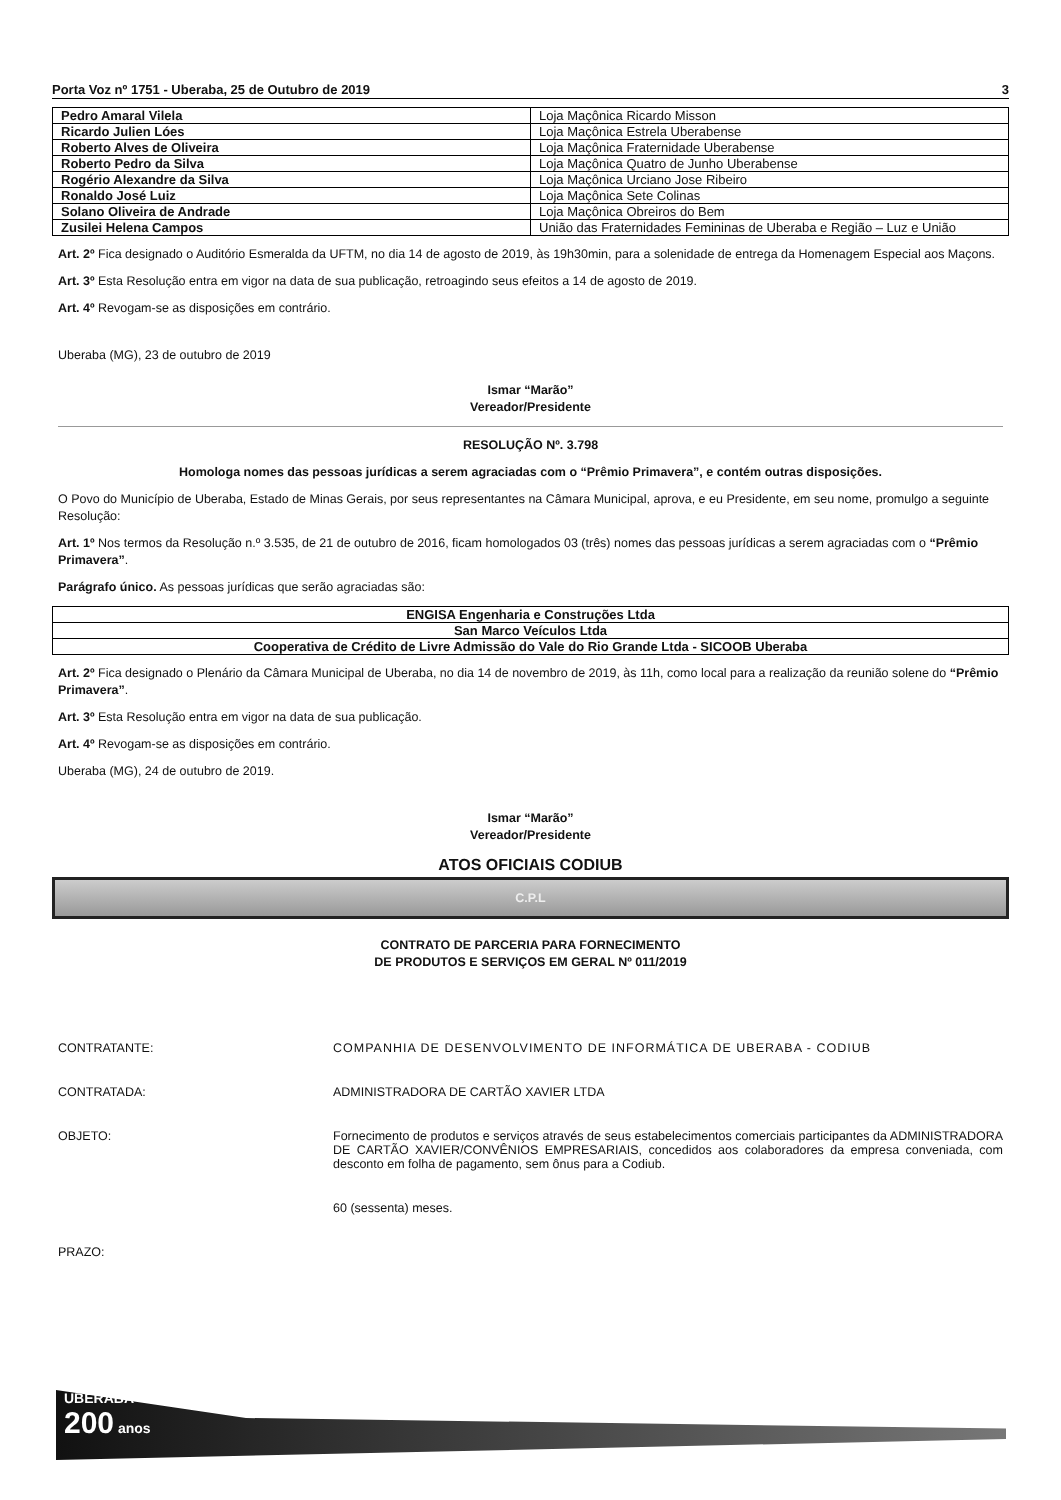Porta Voz nº 1751 - Uberaba, 25 de Outubro de 2019 3
| Pedro Amaral Vilela | Loja Maçônica Ricardo Misson |
| Ricardo Julien Lóes | Loja Maçônica Estrela Uberabense |
| Roberto Alves de Oliveira | Loja Maçônica Fraternidade Uberabense |
| Roberto Pedro da Silva | Loja Maçônica Quatro de Junho Uberabense |
| Rogério Alexandre da Silva | Loja Maçônica Urciano Jose Ribeiro |
| Ronaldo José Luiz | Loja Maçônica Sete Colinas |
| Solano Oliveira de Andrade | Loja Maçônica Obreiros do Bem |
| Zusilei Helena Campos | União das Fraternidades Femininas de Uberaba e Região – Luz e União |
Art. 2º Fica designado o Auditório Esmeralda da UFTM, no dia 14 de agosto de 2019, às 19h30min, para a solenidade de entrega da Homenagem Especial aos Maçons.
Art. 3º Esta Resolução entra em vigor na data de sua publicação, retroagindo seus efeitos a 14 de agosto de 2019.
Art. 4º Revogam-se as disposições em contrário.
Uberaba (MG), 23 de outubro de 2019
Ismar “Marão”
Vereador/Presidente
RESOLUÇÃO Nº. 3.798
Homologa nomes das pessoas jurídicas a serem agraciadas com o “Prêmio Primavera”, e contém outras disposições.
O Povo do Município de Uberaba, Estado de Minas Gerais, por seus representantes na Câmara Municipal, aprova, e eu Presidente, em seu nome, promulgo a seguinte Resolução:
Art. 1º Nos termos da Resolução n.º 3.535, de 21 de outubro de 2016, ficam homologados 03 (três) nomes das pessoas jurídicas a serem agraciadas com o “Prêmio Primavera”.
Parágrafo único. As pessoas jurídicas que serão agraciadas são:
| ENGISA Engenharia e Construções Ltda |
| San Marco Veículos Ltda |
| Cooperativa de Crédito de Livre Admissão do Vale do Rio Grande Ltda - SICOOB Uberaba |
Art. 2º Fica designado o Plenário da Câmara Municipal de Uberaba, no dia 14 de novembro de 2019, às 11h, como local para a realização da reunião solene do “Prêmio Primavera”.
Art. 3º Esta Resolução entra em vigor na data de sua publicação.
Art. 4º Revogam-se as disposições em contrário.
Uberaba (MG), 24 de outubro de 2019.
Ismar “Marão”
Vereador/Presidente
ATOS OFICIAIS CODIUB
C.P.L
CONTRATO DE PARCERIA PARA FORNECIMENTO
DE PRODUTOS E SERVIÇOS EM GERAL Nº 011/2019
CONTRATANTE: COMPANHIA DE DESENVOLVIMENTO DE INFORMÁTICA DE UBERABA - CODIUB
CONTRATADA: ADMINISTRADORA DE CARTÃO XAVIER LTDA
OBJETO: Fornecimento de produtos e serviços através de seus estabelecimentos comerciais participantes da ADMINISTRADORA DE CARTÃO XAVIER/CONVÊNIOS EMPRESARIAIS, concedidos aos colaboradores da empresa conveniada, com desconto em folha de pagamento, sem ônus para a Codiub.
60 (sessenta) meses.
PRAZO:
UBERABA
200 anos